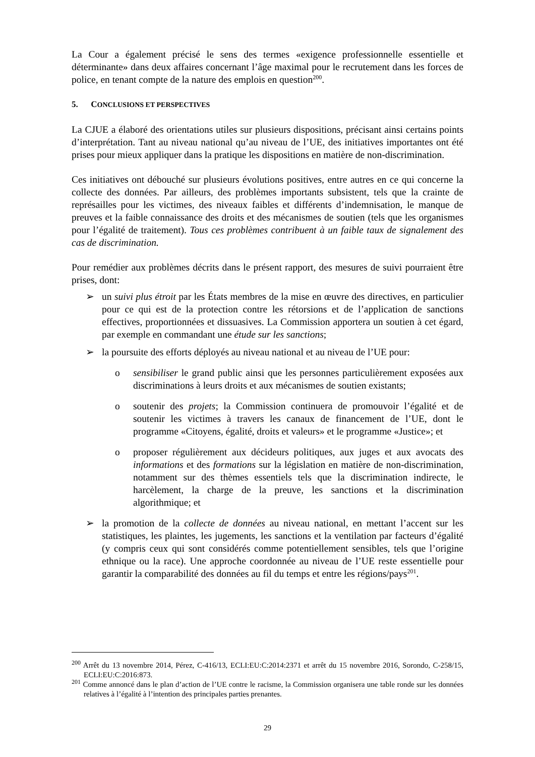La Cour a également précisé le sens des termes «exigence professionnelle essentielle et déterminante» dans deux affaires concernant l’âge maximal pour le recrutement dans les forces de police, en tenant compte de la nature des emplois en question<sup>200</sup>.
5. CONCLUSIONS ET PERSPECTIVES
La CJUE a élaboré des orientations utiles sur plusieurs dispositions, précisant ainsi certains points d’interprétation. Tant au niveau national qu’au niveau de l’UE, des initiatives importantes ont été prises pour mieux appliquer dans la pratique les dispositions en matière de non-discrimination.
Ces initiatives ont débouché sur plusieurs évolutions positives, entre autres en ce qui concerne la collecte des données. Par ailleurs, des problèmes importants subsistent, tels que la crainte de représailles pour les victimes, des niveaux faibles et différents d’indemnisation, le manque de preuves et la faible connaissance des droits et des mécanismes de soutien (tels que les organismes pour l’égalité de traitement). Tous ces problèmes contribuent à un faible taux de signalement des cas de discrimination.
Pour remédier aux problèmes décrits dans le présent rapport, des mesures de suivi pourraient être prises, dont:
➢ un suivi plus étroit par les États membres de la mise en œuvre des directives, en particulier pour ce qui est de la protection contre les rétorsions et de l’application de sanctions effectives, proportionnées et dissuasives. La Commission apportera un soutien à cet égard, par exemple en commandant une étude sur les sanctions;
➢ la poursuite des efforts déployés au niveau national et au niveau de l’UE pour:
o sensibiliser le grand public ainsi que les personnes particulièrement exposées aux discriminations à leurs droits et aux mécanismes de soutien existants;
o soutenir des projets; la Commission continuera de promouvoir l’égalité et de soutenir les victimes à travers les canaux de financement de l’UE, dont le programme «Citoyens, égalité, droits et valeurs» et le programme «Justice»; et
o proposer régulièrement aux décideurs politiques, aux juges et aux avocats des informations et des formations sur la législation en matière de non-discrimination, notamment sur des thèmes essentiels tels que la discrimination indirecte, le harcèlement, la charge de la preuve, les sanctions et la discrimination algorithmique; et
➢ la promotion de la collecte de données au niveau national, en mettant l’accent sur les statistiques, les plaintes, les jugements, les sanctions et la ventilation par facteurs d’égalité (y compris ceux qui sont considérés comme potentiellement sensibles, tels que l’origine ethnique ou la race). Une approche coordonnée au niveau de l’UE reste essentielle pour garantir la comparabilité des données au fil du temps et entre les régions/pays<sup>201</sup>.
<sup>200</sup> Arrêt du 13 novembre 2014, Pérez, C-416/13, ECLI:EU:C:2014:2371 et arrêt du 15 novembre 2016, Sorondo, C-258/15, ECLI:EU:C:2016:873.
<sup>201</sup> Comme annoncé dans le plan d’action de l’UE contre le racisme, la Commission organisera une table ronde sur les données relatives à l’égalité à l’intention des principales parties prenantes.
29